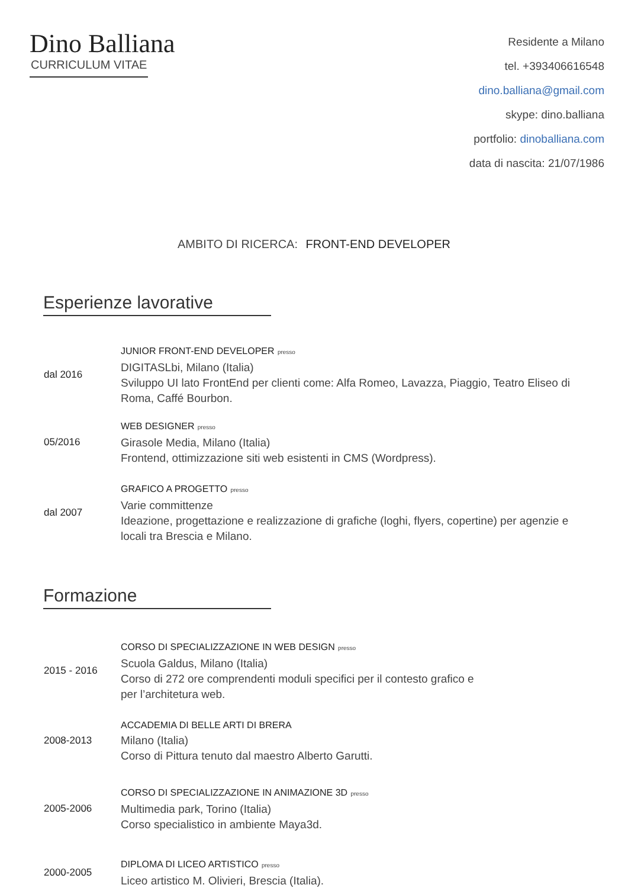Dino Balliana
CURRICULUM VITAE
Residente a Milano
tel. +393406616548
dino.balliana@gmail.com
skype: dino.balliana
portfolio: dinoballiana.com
data di nascita: 21/07/1986
AMBITO DI RICERCA: FRONT-END DEVELOPER
Esperienze lavorative
dal 2016
JUNIOR FRONT-END DEVELOPER presso
DIGITASLbi, Milano (Italia)
Sviluppo UI lato FrontEnd per clienti come: Alfa Romeo, Lavazza, Piaggio, Teatro Eliseo di Roma, Caffé Bourbon.
05/2016
WEB DESIGNER presso
Girasole Media, Milano (Italia)
Frontend, ottimizzazione siti web esistenti in CMS (Wordpress).
dal 2007
GRAFICO A PROGETTO presso
Varie committenze
Ideazione, progettazione e realizzazione di grafiche (loghi, flyers, copertine) per agenzie e locali tra Brescia e Milano.
Formazione
2015 - 2016
CORSO DI SPECIALIZZAZIONE IN WEB DESIGN presso
Scuola Galdus, Milano (Italia)
Corso di 272 ore comprendenti moduli specifici per il contesto grafico e
per l’architetura web.
2008-2013
ACCADEMIA DI BELLE ARTI DI BRERA
Milano (Italia)
Corso di Pittura tenuto dal maestro Alberto Garutti.
2005-2006
CORSO DI SPECIALIZZAZIONE IN ANIMAZIONE 3D presso
Multimedia park, Torino (Italia)
Corso specialistico in ambiente Maya3d.
2000-2005
DIPLOMA DI LICEO ARTISTICO presso
Liceo artistico M. Olivieri, Brescia (Italia).